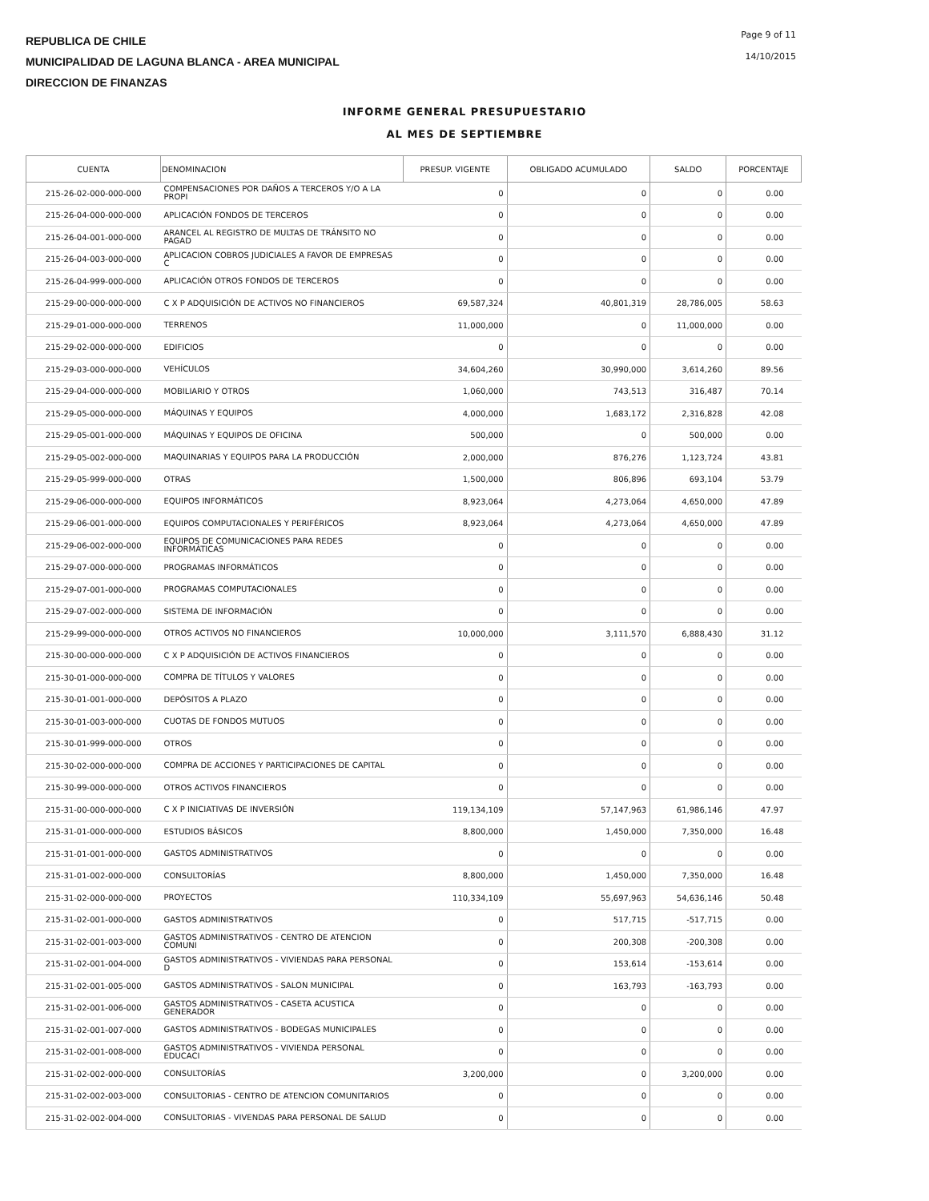REPUBLICA DE CHILE
MUNICIPALIDAD DE LAGUNA BLANCA - AREA MUNICIPAL
DIRECCION DE FINANZAS
Page 9 of 11
14/10/2015
INFORME GENERAL PRESUPUESTARIO
AL MES DE SEPTIEMBRE
| CUENTA | DENOMINACION | PRESUP. VIGENTE | OBLIGADO ACUMULADO | SALDO | PORCENTAJE |
| --- | --- | --- | --- | --- | --- |
| 215-26-02-000-000-000 | COMPENSACIONES POR DAÑOS A TERCEROS Y/O A LA PROPI | 0 | 0 | 0 | 0.00 |
| 215-26-04-000-000-000 | APLICACIÓN FONDOS DE TERCEROS | 0 | 0 | 0 | 0.00 |
| 215-26-04-001-000-000 | ARANCEL AL REGISTRO DE MULTAS DE TRÁNSITO NO PAGAD | 0 | 0 | 0 | 0.00 |
| 215-26-04-003-000-000 | APLICACION COBROS JUDICIALES A FAVOR DE EMPRESAS C | 0 | 0 | 0 | 0.00 |
| 215-26-04-999-000-000 | APLICACIÓN OTROS FONDOS DE TERCEROS | 0 | 0 | 0 | 0.00 |
| 215-29-00-000-000-000 | C X P ADQUISICIÓN DE ACTIVOS NO FINANCIEROS | 69,587,324 | 40,801,319 | 28,786,005 | 58.63 |
| 215-29-01-000-000-000 | TERRENOS | 11,000,000 | 0 | 11,000,000 | 0.00 |
| 215-29-02-000-000-000 | EDIFICIOS | 0 | 0 | 0 | 0.00 |
| 215-29-03-000-000-000 | VEHÍCULOS | 34,604,260 | 30,990,000 | 3,614,260 | 89.56 |
| 215-29-04-000-000-000 | MOBILIARIO Y OTROS | 1,060,000 | 743,513 | 316,487 | 70.14 |
| 215-29-05-000-000-000 | MÁQUINAS Y EQUIPOS | 4,000,000 | 1,683,172 | 2,316,828 | 42.08 |
| 215-29-05-001-000-000 | MÁQUINAS Y EQUIPOS DE OFICINA | 500,000 | 0 | 500,000 | 0.00 |
| 215-29-05-002-000-000 | MAQUINARIAS Y EQUIPOS PARA LA PRODUCCIÓN | 2,000,000 | 876,276 | 1,123,724 | 43.81 |
| 215-29-05-999-000-000 | OTRAS | 1,500,000 | 806,896 | 693,104 | 53.79 |
| 215-29-06-000-000-000 | EQUIPOS INFORMÁTICOS | 8,923,064 | 4,273,064 | 4,650,000 | 47.89 |
| 215-29-06-001-000-000 | EQUIPOS COMPUTACIONALES Y PERIFÉRICOS | 8,923,064 | 4,273,064 | 4,650,000 | 47.89 |
| 215-29-06-002-000-000 | EQUIPOS DE COMUNICACIONES PARA REDES INFORMÁTICAS | 0 | 0 | 0 | 0.00 |
| 215-29-07-000-000-000 | PROGRAMAS INFORMÁTICOS | 0 | 0 | 0 | 0.00 |
| 215-29-07-001-000-000 | PROGRAMAS COMPUTACIONALES | 0 | 0 | 0 | 0.00 |
| 215-29-07-002-000-000 | SISTEMA DE INFORMACIÓN | 0 | 0 | 0 | 0.00 |
| 215-29-99-000-000-000 | OTROS ACTIVOS NO FINANCIEROS | 10,000,000 | 3,111,570 | 6,888,430 | 31.12 |
| 215-30-00-000-000-000 | C X P ADQUISICIÓN DE ACTIVOS FINANCIEROS | 0 | 0 | 0 | 0.00 |
| 215-30-01-000-000-000 | COMPRA DE TÍTULOS Y VALORES | 0 | 0 | 0 | 0.00 |
| 215-30-01-001-000-000 | DEPÓSITOS A PLAZO | 0 | 0 | 0 | 0.00 |
| 215-30-01-003-000-000 | CUOTAS DE FONDOS MUTUOS | 0 | 0 | 0 | 0.00 |
| 215-30-01-999-000-000 | OTROS | 0 | 0 | 0 | 0.00 |
| 215-30-02-000-000-000 | COMPRA DE ACCIONES Y PARTICIPACIONES DE CAPITAL | 0 | 0 | 0 | 0.00 |
| 215-30-99-000-000-000 | OTROS ACTIVOS FINANCIEROS | 0 | 0 | 0 | 0.00 |
| 215-31-00-000-000-000 | C X P INICIATIVAS DE INVERSIÓN | 119,134,109 | 57,147,963 | 61,986,146 | 47.97 |
| 215-31-01-000-000-000 | ESTUDIOS BÁSICOS | 8,800,000 | 1,450,000 | 7,350,000 | 16.48 |
| 215-31-01-001-000-000 | GASTOS ADMINISTRATIVOS | 0 | 0 | 0 | 0.00 |
| 215-31-01-002-000-000 | CONSULTORÍAS | 8,800,000 | 1,450,000 | 7,350,000 | 16.48 |
| 215-31-02-000-000-000 | PROYECTOS | 110,334,109 | 55,697,963 | 54,636,146 | 50.48 |
| 215-31-02-001-000-000 | GASTOS ADMINISTRATIVOS | 0 | 517,715 | -517,715 | 0.00 |
| 215-31-02-001-003-000 | GASTOS ADMINISTRATIVOS - CENTRO DE ATENCION COMUNI | 0 | 200,308 | -200,308 | 0.00 |
| 215-31-02-001-004-000 | GASTOS ADMINISTRATIVOS - VIVIENDAS PARA PERSONAL D | 0 | 153,614 | -153,614 | 0.00 |
| 215-31-02-001-005-000 | GASTOS ADMINISTRATIVOS - SALON MUNICIPAL | 0 | 163,793 | -163,793 | 0.00 |
| 215-31-02-001-006-000 | GASTOS ADMINISTRATIVOS - CASETA ACUSTICA GENERADOR | 0 | 0 | 0 | 0.00 |
| 215-31-02-001-007-000 | GASTOS ADMINISTRATIVOS - BODEGAS MUNICIPALES | 0 | 0 | 0 | 0.00 |
| 215-31-02-001-008-000 | GASTOS ADMINISTRATIVOS - VIVIENDA PERSONAL EDUCACI | 0 | 0 | 0 | 0.00 |
| 215-31-02-002-000-000 | CONSULTORÍAS | 3,200,000 | 0 | 3,200,000 | 0.00 |
| 215-31-02-002-003-000 | CONSULTORIAS - CENTRO DE ATENCION COMUNITARIOS | 0 | 0 | 0 | 0.00 |
| 215-31-02-002-004-000 | CONSULTORIAS - VIVENDAS PARA PERSONAL DE SALUD | 0 | 0 | 0 | 0.00 |